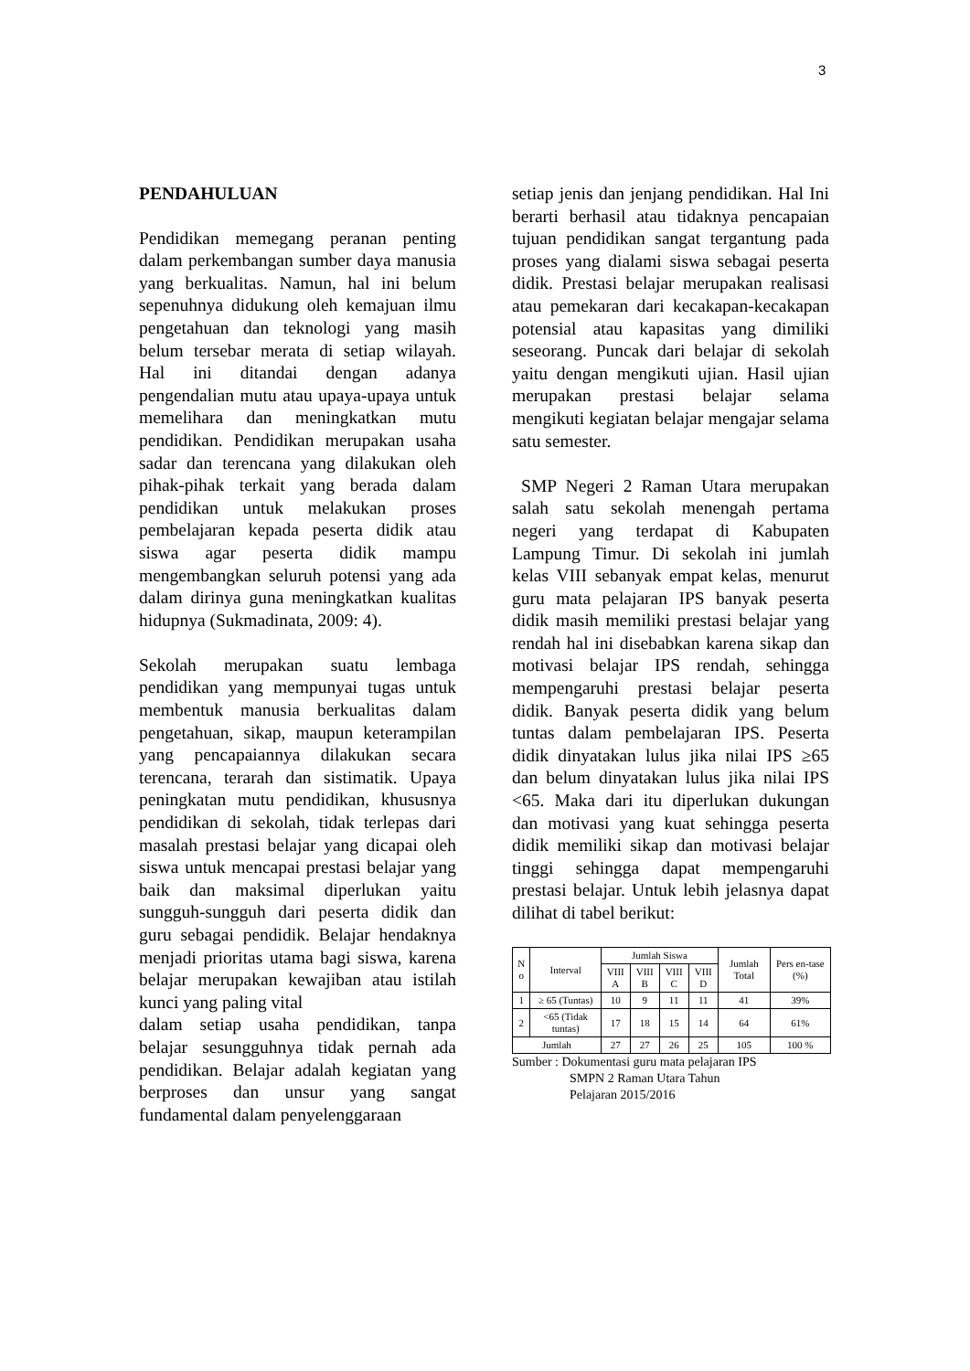3
PENDAHULUAN
Pendidikan memegang peranan penting dalam perkembangan sumber daya manusia yang berkualitas. Namun, hal ini belum sepenuhnya didukung oleh kemajuan ilmu pengetahuan dan teknologi yang masih belum tersebar merata di setiap wilayah. Hal ini ditandai dengan adanya pengendalian mutu atau upaya-upaya untuk memelihara dan meningkatkan mutu pendidikan. Pendidikan merupakan usaha sadar dan terencana yang dilakukan oleh pihak-pihak terkait yang berada dalam pendidikan untuk melakukan proses pembelajaran kepada peserta didik atau siswa agar peserta didik mampu mengembangkan seluruh potensi yang ada dalam dirinya guna meningkatkan kualitas hidupnya (Sukmadinata, 2009: 4).
Sekolah merupakan suatu lembaga pendidikan yang mempunyai tugas untuk membentuk manusia berkualitas dalam pengetahuan, sikap, maupun keterampilan yang pencapaiannya dilakukan secara terencana, terarah dan sistimatik. Upaya peningkatan mutu pendidikan, khususnya pendidikan di sekolah, tidak terlepas dari masalah prestasi belajar yang dicapai oleh siswa untuk mencapai prestasi belajar yang baik dan maksimal diperlukan yaitu sungguh-sungguh dari peserta didik dan guru sebagai pendidik. Belajar hendaknya menjadi prioritas utama bagi siswa, karena belajar merupakan kewajiban atau istilah kunci yang paling vital
dalam setiap usaha pendidikan, tanpa belajar sesungguhnya tidak pernah ada pendidikan. Belajar adalah kegiatan yang berproses dan unsur yang sangat fundamental dalam penyelenggaraan
setiap jenis dan jenjang pendidikan. Hal Ini berarti berhasil atau tidaknya pencapaian tujuan pendidikan sangat tergantung pada proses yang dialami siswa sebagai peserta didik. Prestasi belajar merupakan realisasi atau pemekaran dari kecakapan-kecakapan potensial atau kapasitas yang dimiliki seseorang. Puncak dari belajar di sekolah yaitu dengan mengikuti ujian. Hasil ujian merupakan prestasi belajar selama mengikuti kegiatan belajar mengajar selama satu semester.
SMP Negeri 2 Raman Utara merupakan salah satu sekolah menengah pertama negeri yang terdapat di Kabupaten Lampung Timur. Di sekolah ini jumlah kelas VIII sebanyak empat kelas, menurut guru mata pelajaran IPS banyak peserta didik masih memiliki prestasi belajar yang rendah hal ini disebabkan karena sikap dan motivasi belajar IPS rendah, sehingga mempengaruhi prestasi belajar peserta didik. Banyak peserta didik yang belum tuntas dalam pembelajaran IPS. Peserta didik dinyatakan lulus jika nilai IPS ≥65 dan belum dinyatakan lulus jika nilai IPS <65. Maka dari itu diperlukan dukungan dan motivasi yang kuat sehingga peserta didik memiliki sikap dan motivasi belajar tinggi sehingga dapat mempengaruhi prestasi belajar. Untuk lebih jelasnya dapat dilihat di tabel berikut:
| N o | Interval | Jumlah Siswa | | | | Jumlah Total | Pers en-tase (%) |
| --- | --- | --- | --- | --- | --- | --- | --- |
| | | VIII A | VIII B | VIII C | VIII D | | |
| 1 | ≥ 65 (Tuntas) | 10 | 9 | 11 | 11 | 41 | 39% |
| 2 | <65 (Tidak tuntas) | 17 | 18 | 15 | 14 | 64 | 61% |
| Jumlah | | 27 | 27 | 26 | 25 | 105 | 100 % |
Sumber : Dokumentasi guru mata pelajaran IPS
SMPN 2 Raman Utara Tahun
Pelajaran 2015/2016